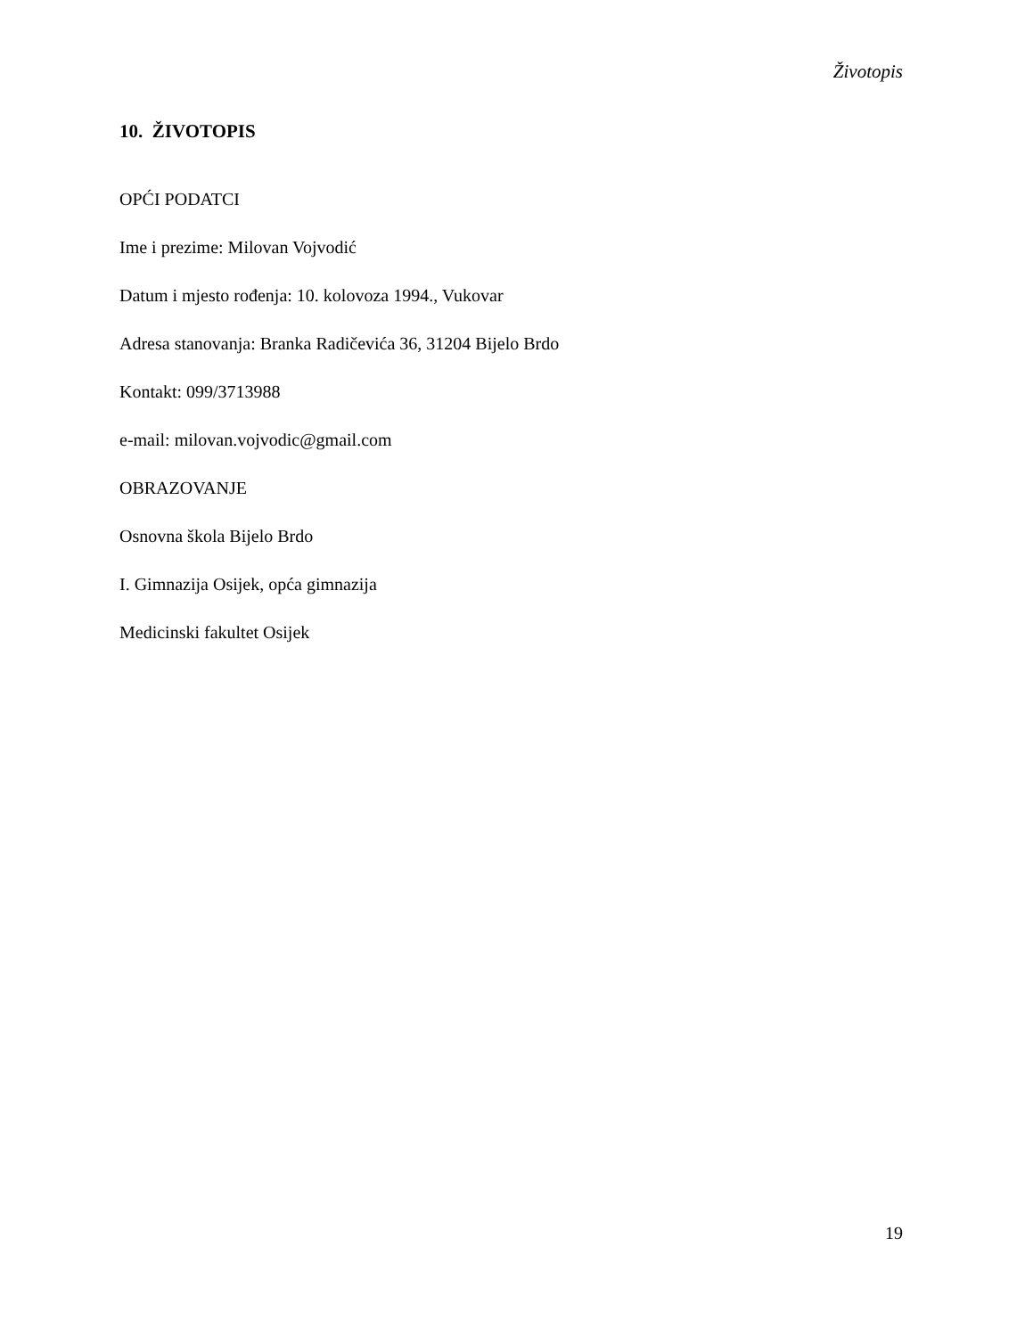Životopis
10. ŽIVOTOPIS
OPĆI PODATCI
Ime i prezime: Milovan Vojvodić
Datum i mjesto rođenja: 10. kolovoza 1994., Vukovar
Adresa stanovanja: Branka Radičevića 36, 31204 Bijelo Brdo
Kontakt: 099/3713988
e-mail: milovan.vojvodic@gmail.com
OBRAZOVANJE
Osnovna škola Bijelo Brdo
I. Gimnazija Osijek, opća gimnazija
Medicinski fakultet Osijek
19